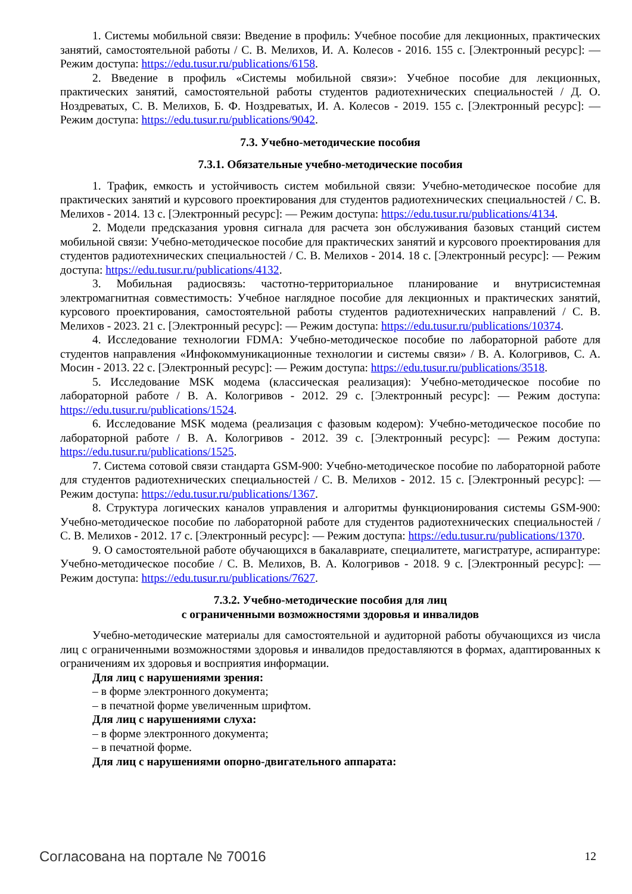1. Системы мобильной связи: Введение в профиль: Учебное пособие для лекционных, практических занятий, самостоятельной работы / С. В. Мелихов, И. А. Колесов - 2016. 155 с. [Электронный ресурс]: — Режим доступа: https://edu.tusur.ru/publications/6158.
2. Введение в профиль «Системы мобильной связи»: Учебное пособие для лекционных, практических занятий, самостоятельной работы студентов радиотехнических специальностей / Д. О. Ноздреватых, С. В. Мелихов, Б. Ф. Ноздреватых, И. А. Колесов - 2019. 155 с. [Электронный ресурс]: — Режим доступа: https://edu.tusur.ru/publications/9042.
7.3. Учебно-методические пособия
7.3.1. Обязательные учебно-методические пособия
1. Трафик, емкость и устойчивость систем мобильной связи: Учебно-методическое пособие для практических занятий и курсового проектирования для студентов радиотехнических специальностей / С. В. Мелихов - 2014. 13 с. [Электронный ресурс]: — Режим доступа: https://edu.tusur.ru/publications/4134.
2. Модели предсказания уровня сигнала для расчета зон обслуживания базовых станций систем мобильной связи: Учебно-методическое пособие для практических занятий и курсового проектирования для студентов радиотехнических специальностей / С. В. Мелихов - 2014. 18 с. [Электронный ресурс]: — Режим доступа: https://edu.tusur.ru/publications/4132.
3. Мобильная радиосвязь: частотно-территориальное планирование и внутрисистемная электромагнитная совместимость: Учебное наглядное пособие для лекционных и практических занятий, курсового проектирования, самостоятельной работы студентов радиотехнических направлений / С. В. Мелихов - 2023. 21 с. [Электронный ресурс]: — Режим доступа: https://edu.tusur.ru/publications/10374.
4. Исследование технологии FDMA: Учебно-методическое пособие по лабораторной работе для студентов направления «Инфокоммуникационные технологии и системы связи» / В. А. Кологривов, С. А. Мосин - 2013. 22 с. [Электронный ресурс]: — Режим доступа: https://edu.tusur.ru/publications/3518.
5. Исследование MSK модема (классическая реализация): Учебно-методическое пособие по лабораторной работе / В. А. Кологривов - 2012. 29 с. [Электронный ресурс]: — Режим доступа: https://edu.tusur.ru/publications/1524.
6. Исследование MSK модема (реализация с фазовым кодером): Учебно-методическое пособие по лабораторной работе / В. А. Кологривов - 2012. 39 с. [Электронный ресурс]: — Режим доступа: https://edu.tusur.ru/publications/1525.
7. Система сотовой связи стандарта GSM-900: Учебно-методическое пособие по лабораторной работе для студентов радиотехнических специальностей / С. В. Мелихов - 2012. 15 с. [Электронный ресурс]: — Режим доступа: https://edu.tusur.ru/publications/1367.
8. Структура логических каналов управления и алгоритмы функционирования системы GSM-900: Учебно-методическое пособие по лабораторной работе для студентов радиотехнических специальностей / С. В. Мелихов - 2012. 17 с. [Электронный ресурс]: — Режим доступа: https://edu.tusur.ru/publications/1370.
9. О самостоятельной работе обучающихся в бакалавриате, специалитете, магистратуре, аспирантуре: Учебно-методическое пособие / С. В. Мелихов, В. А. Кологривов - 2018. 9 с. [Электронный ресурс]: — Режим доступа: https://edu.tusur.ru/publications/7627.
7.3.2. Учебно-методические пособия для лиц
с ограниченными возможностями здоровья и инвалидов
Учебно-методические материалы для самостоятельной и аудиторной работы обучающихся из числа лиц с ограниченными возможностями здоровья и инвалидов предоставляются в формах, адаптированных к ограничениям их здоровья и восприятия информации.
Для лиц с нарушениями зрения:
– в форме электронного документа;
– в печатной форме увеличенным шрифтом.
Для лиц с нарушениями слуха:
– в форме электронного документа;
– в печатной форме.
Для лиц с нарушениями опорно-двигательного аппарата:
Согласована на портале № 70016 12